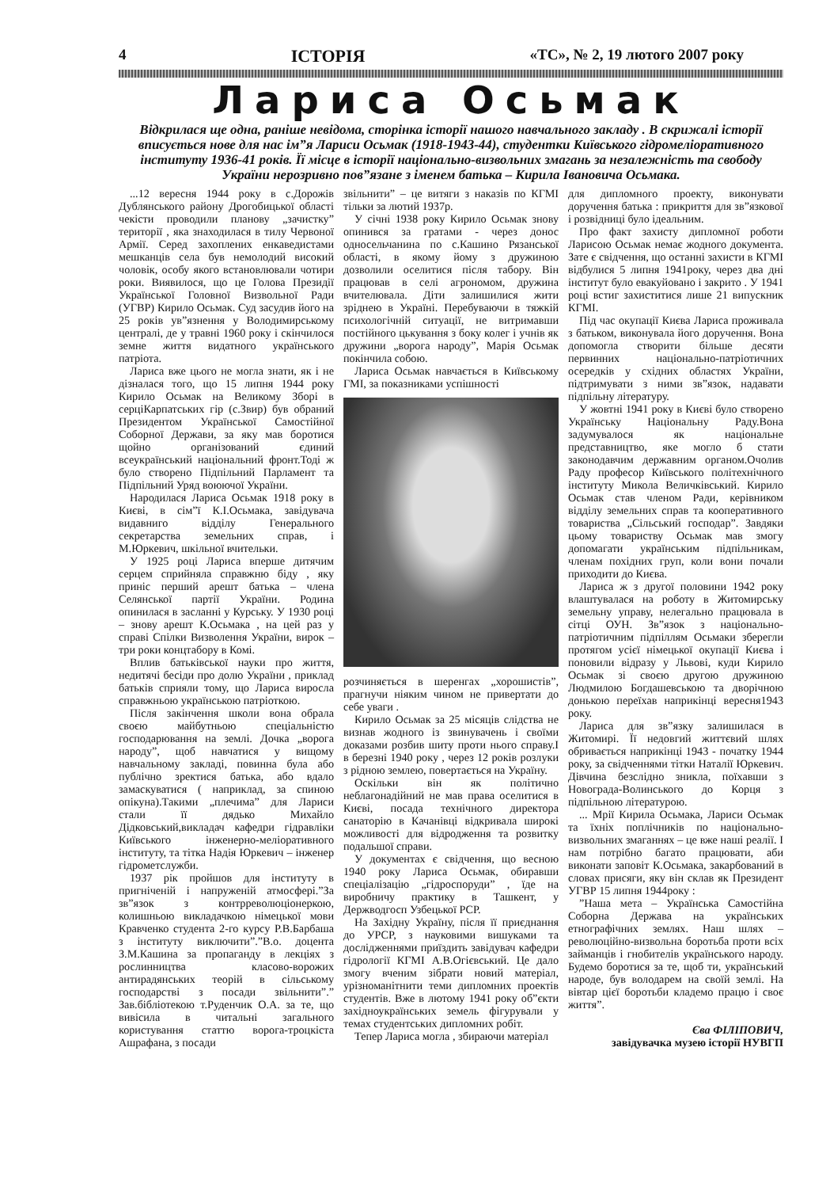4 ІСТОРІЯ «ТС», № 2, 19 лютого 2007 року
Лариса Осьмак
Відкрилася ще одна, раніше невідома, сторінка історії нашого навчального закладу . В скрижалі історії вписується нове для нас ім”я Лариси Осьмак (1918-1943-44), студентки Київського гідромеліоративного інституту 1936-41 років. Її місце в історії національно-визвольних змагань за незалежність та свободу України нерозривно пов”язане з іменем батька – Кирила Івановича Осьмака.
...12 вересня 1944 року в с.Дорожів Дублянського району Дрогобицької області чекісти проводили планову „зачистку” території , яка знаходилася в тилу Червоної Армії. Серед захоплених енкаведистами мешканців села був немолодий високий чоловік, особу якого встановлювали чотири роки. Виявилося, що це Голова Президії Української Головної Визвольної Ради (УГВР) Кирило Осьмак. Суд засудив його на 25 років ув”язнення у Володимирському централі, де у травні 1960 року і скінчилося земне життя видатного українського патріота.
Лариса вже цього не могла знати, як і не дізналася того, що 15 липня 1944 року Кирило Осьмак на Великому Зборі в серціКарпатських гір (с.Звир) був обраний Президентом Української Самостійної Соборної Держави, за яку мав боротися щойно організований єдиний всеукраїнський національний фронт.Тоді ж було створено Підпільний Парламент та Підпільний Уряд воюючої України.
Народилася Лариса Осьмак 1918 року в Києві, в сім”ї К.І.Осьмака, завідувача видавниго відділу Генерального секретарства земельних справ, і М.Юркевич, шкільної вчительки.
У 1925 році Лариса вперше дитячим серцем сприйняла справжню біду , яку приніс перший арешт батька – члена Селянської партії України. Родина опинилася в засланні у Курську. У 1930 році – знову арешт К.Осьмака , на цей раз у справі Спілки Визволення України, вирок – три роки концтабору в Комі.
Вплив батьківської науки про життя, недитячі бесіди про долю України , приклад батьків сприяли тому, що Лариса виросла справжньою українською патріоткою.
Після закінчення школи вона обрала своєю майбутньою спеціальністю господарювання на землі. Дочка „ворога народу”, щоб навчатися у вищому навчальному закладі, повинна була або публічно зректися батька, або вдало замаскуватися ( наприклад, за спиною опікуна).Такими „плечима” для Лариси стали її дядько Михайло Дідковський,викладач кафедри гідравліки Київського інженерно-меліоративного інституту, та тітка Надія Юркевич – інженер гідрометслужби.
1937 рік пройшов для інституту в пригніченій і напруженій атмосфері.”За зв”язок з контрреволюціонеркою, колишньою викладачкою німецької мови Кравченко студента 2-го курсу Р.В.Барбаша з інституту виключити”.”В.о. доцента З.М.Кашина за пропаганду в лекціях з рослинництва класово-ворожих антирадянських теорій в сільському господарстві з посади звільнити”.” Зав.бібліотекою т.Руденчик О.А. за те, що вивісила в читальні загального користування статтю ворога-троцкіста Ашрафана, з посади
звільнити” – це витяги з наказів по КГМІ тільки за лютий 1937р.
У січні 1938 року Кирило Осьмак знову опинився за гратами - через донос односельчанина по с.Кашино Рязанської області, в якому йому з дружиною дозволили оселитися після табору. Він працював в селі агрономом, дружина вчителювала. Діти залишилися жити зріднею в Україні. Перебуваючи в тяжкій психологічній ситуації, не витримавши постійного цькування з боку колег і учнів як дружини „ворога народу”, Марія Осьмак покінчила собою.
Лариса Осьмак навчається в Київському ГМІ, за показниками успішності
розчиняється в шеренгах „хорошистів”, прагнучи ніяким чином не привертати до себе уваги .
Кирило Осьмак за 25 місяців слідства не визнав жодного із звинувачень і своїми доказами розбив шиту проти нього справу.І в березні 1940 року , через 12 років розлуки з рідною землею, повертається на Україну.
Оскільки він як політично неблагонадійний не мав права оселитися в Києві, посада технічного директора санаторію в Качанівці відкривала широкі можливості для відродження та розвитку подальшої справи.
У документах є свідчення, що весною 1940 року Лариса Осьмак, обиравши спеціалізацію „гідроспоруди” , їде на виробничу практику в Ташкент, у Держводгосп Узбецької РСР.
На Західну Україну, після її приєднання до УРСР, з науковими вишуками та дослідженнями приїздить завідувач кафедри гідрології КГМІ А.В.Огієвський. Це дало змогу вченим зібрати новий матеріал, урізноманітнити теми дипломних проектів студентів. Вже в лютому 1941 року об”єкти західноукраїнських земель фігурували у темах студентських дипломних робіт.
Тепер Лариса могла , збираючи матеріал
для дипломного проекту, виконувати доручення батька : прикриття для зв”язкової і розвідниці було ідеальним.
Про факт захисту дипломної роботи Ларисою Осьмак немає жодного документа. Зате є свідчення, що останні захисти в КГМІ відбулися 5 липня 1941року, через два дні інститут було евакуйовано і закрито . У 1941 році встиг захиститися лише 21 випускник КГМІ.
Під час окупації Києва Лариса проживала з батьком, виконувала його доручення. Вона допомогла створити більше десяти первинних національно-патріотичних осередків у східних областях України, підтримувати з ними зв”язок, надавати підпільну літературу.
У жовтні 1941 року в Києві було створено Українську Національну Раду.Вона задумувалося як національне представництво, яке могло б стати законодавчим державним органом.Очолив Раду професор Київського політехнічного інституту Микола Величківський. Кирило Осьмак став членом Ради, керівником відділу земельних справ та кооперативного товариства „Сільський господар”. Завдяки цьому товариству Осьмак мав змогу допомагати українським підпільникам, членам похідних груп, коли вони почали приходити до Києва.
Лариса ж з другої половини 1942 року влаштувалася на роботу в Житомирську земельну управу, нелегально працювала в сітці ОУН. Зв”язок з національно-патріотичним підпіллям Осьмаки зберегли протягом усієї німецької окупації Києва і поновили відразу у Львові, куди Кирило Осьмак зі своєю другою дружиною Людмилою Богдашевською та дворічною донькою переїхав наприкінці вересня1943 року.
Лариса для зв”язку залишилася в Житомирі. Її недовгий життєвий шлях обривається наприкінці 1943 - початку 1944 року, за свідченнями тітки Наталії Юркевич. Дівчина безслідно зникла, поїхавши з Новограда-Волинського до Корця з підпільною літературою.
... Мрії Кирила Осьмака, Лариси Осьмак та їхніх поплічників по національно-визвольних змаганнях – це вже наші реалії. І нам потрібно багато працювати, аби виконати заповіт К.Осьмака, закарбований в словах присяги, яку він склав як Президент УГВР 15 липня 1944року :
”Наша мета – Українська Самостійна Соборна Держава на українських етнографічних землях. Наш шлях – революційно-визвольна боротьба проти всіх займанців і гнобителів українського народу. Будемо боротися за те, щоб ти, український народе, був володарем на своїй землі. На вівтар цієї боротьби кладемо працю і своє життя”.
Єва ФІЛІПОВИЧ,
завідувачка музею історії НУВГП